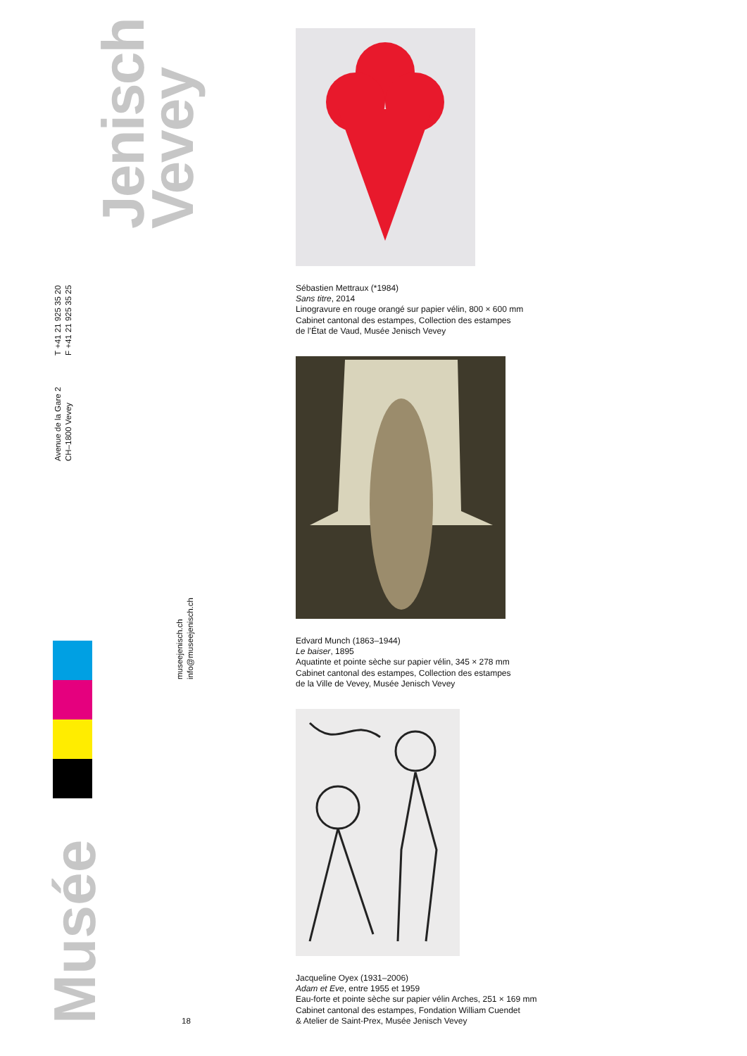Jenisch
Vevey
T +41 21 925 35 20
F +41 21 925 35 25
Avenue de la Gare 2
CH–1800 Vevey
Musée
museejenisch.ch
info@museejenisch.ch
18
Sébastien Mettraux (*1984)
Sans titre, 2014
Linogravure en rouge orangé sur papier vélin, 800 × 600 mm
Cabinet cantonal des estampes, Collection des estampes
de l’État de Vaud, Musée Jenisch Vevey
Edvard Munch (1863–1944)
Le baiser, 1895
Aquatinte et pointe sèche sur papier vélin, 345 × 278 mm
Cabinet cantonal des estampes, Collection des estampes
de la Ville de Vevey, Musée Jenisch Vevey
Jacqueline Oyex (1931–2006)
Adam et Eve, entre 1955 et 1959
Eau-forte et pointe sèche sur papier vélin Arches, 251 × 169 mm
Cabinet cantonal des estampes, Fondation William Cuendet
& Atelier de Saint-Prex, Musée Jenisch Vevey